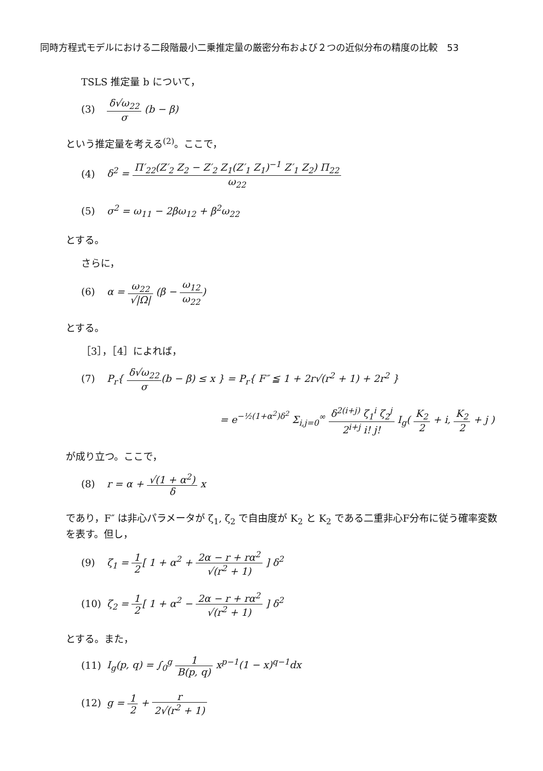同時方程式モデルにおける二段階最小二乗推定量の厳密分布および２つの近似分布の精度の比較　53
TSLS 推定量 b について，
(3) δ√ω<sub>22</sub> σ (b − β)
という推定量を考える<sup>(2)</sup>。ここで，
(4) δ<sup>2</sup> = Π′<sub>22</sub>(Z′<sub>2</sub> Z<sub>2</sub> − Z′<sub>2</sub> Z<sub>1</sub>(Z′<sub>1</sub> Z<sub>1</sub>)<sup>−1</sup> Z′<sub>1</sub> Z<sub>2</sub>) Π<sub>22</sub> ω<sub>22</sub>
(5) σ<sup>2</sup> = ω<sub>11</sub> − 2βω<sub>12</sub> + β<sup>2</sup>ω<sub>22</sub>
とする。
さらに，
(6) α = ω<sub>22</sub> √|Ω| (β − ω<sub>12</sub> ω<sub>22</sub>)
とする。
［3］，［4］によれば，
(7) P<sub>r</sub>{ δ√ω<sub>22</sub> σ(b − β) ≤ x } = P<sub>r</sub>{ F″ ≦ 1 + 2r√(r<sup>2</sup> + 1) + 2r<sup>2</sup> }
= e<sup>−½(1+α<sup>2</sup>)δ<sup>2</sup></sup> Σ<sub>i,j=0</sub><sup>∞</sup> δ<sup>2(i+j)</sup> ζ<sub>1</sub><sup>i</sup> ζ<sub>2</sub><sup>j</sup> 2<sup>i+j</sup> i! j! I<sub>g</sub>( K<sub>2</sub> 2 + i, K<sub>2</sub> 2 + j )
が成り立つ。ここで，
(8) r = α + √(1 + α<sup>2</sup>) δ x
であり，F″ は非心パラメータが ζ<sub>1</sub>, ζ<sub>2</sub> で自由度が K<sub>2</sub> と K<sub>2</sub> である二重非心F分布に従う確率変数を表す。但し，
(9) ζ<sub>1</sub> = 1 2[ 1 + α<sup>2</sup> + 2α − r + rα<sup>2</sup> √(r<sup>2</sup> + 1) ] δ<sup>2</sup>
(10) ζ<sub>2</sub> = 1 2[ 1 + α<sup>2</sup> − 2α − r + rα<sup>2</sup> √(r<sup>2</sup> + 1) ] δ<sup>2</sup>
とする。また，
(11) I<sub>g</sub>(p, q) = ∫<sub>0</sub><sup>g</sup> 1 B(p, q) x<sup>p−1</sup>(1 − x)<sup>q−1</sup>dx
(12) g = 1 2 + r 2√(r<sup>2</sup> + 1)